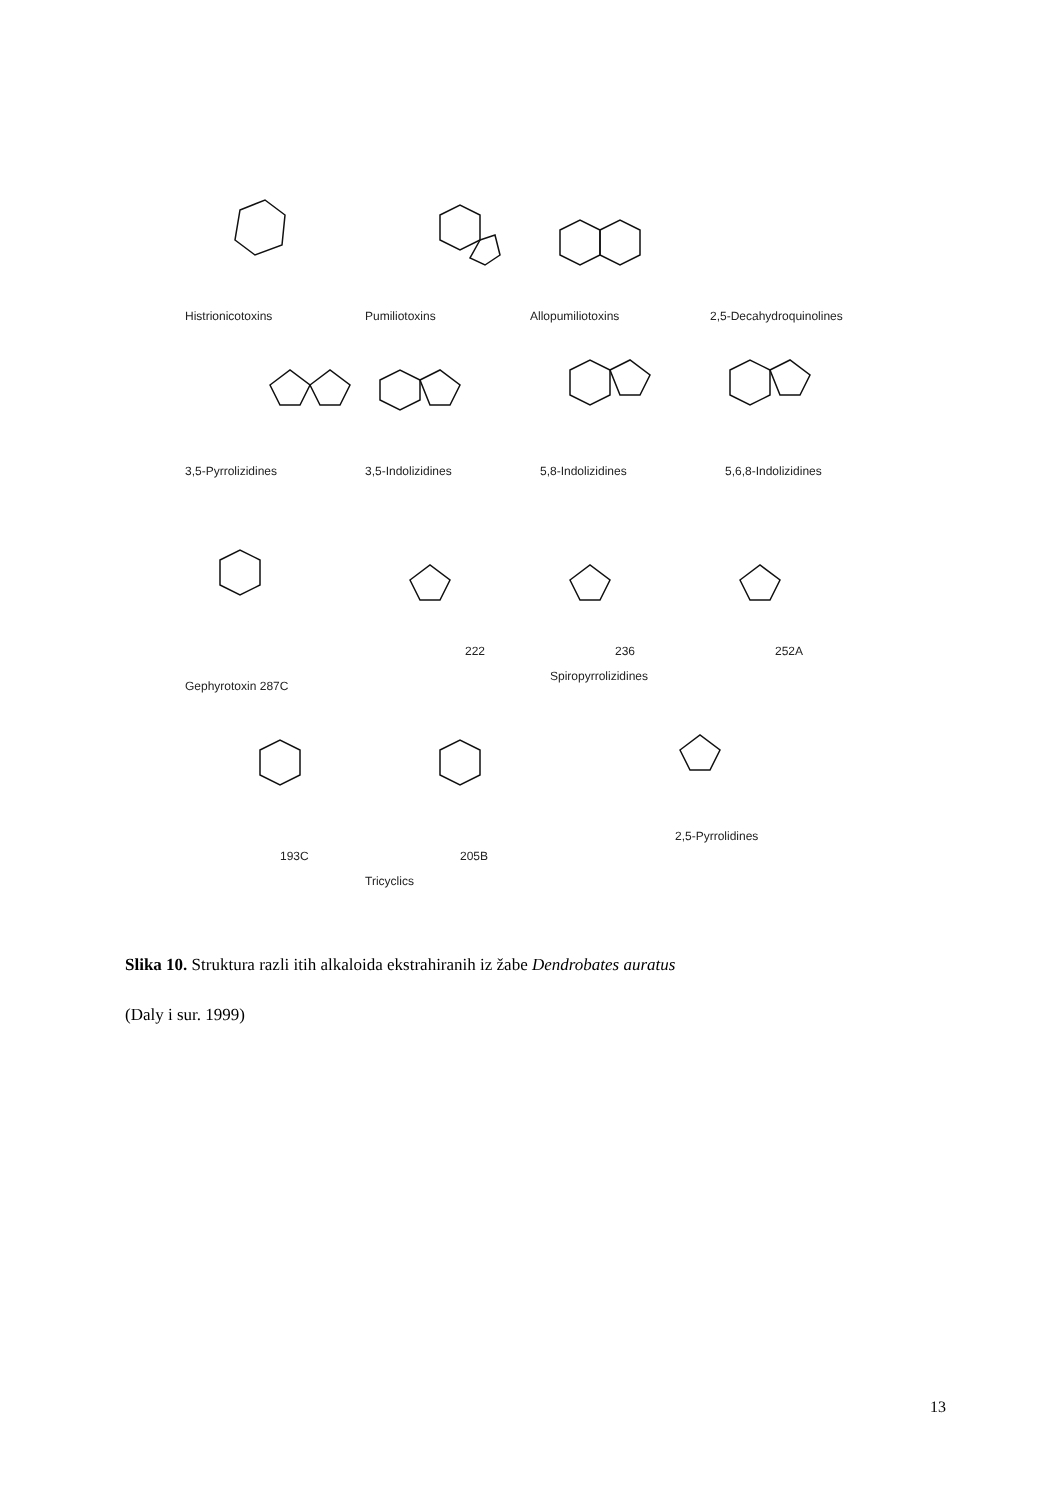Histrionicotoxins
Pumiliotoxins
Allopumiliotoxins
2,5-Decahydroquinolines
3,5-Pyrrolizidines
3,5-Indolizidines
5,8-Indolizidines
5,6,8-Indolizidines
222
236
252A
Gephyrotoxin 287C
Spiropyrrolizidines
2,5-Pyrrolidines
193C
205B
Tricyclics
Slika 10. Struktura razli itih alkaloida ekstrahiranih iz žabe Dendrobates auratus
(Daly i sur. 1999)
13